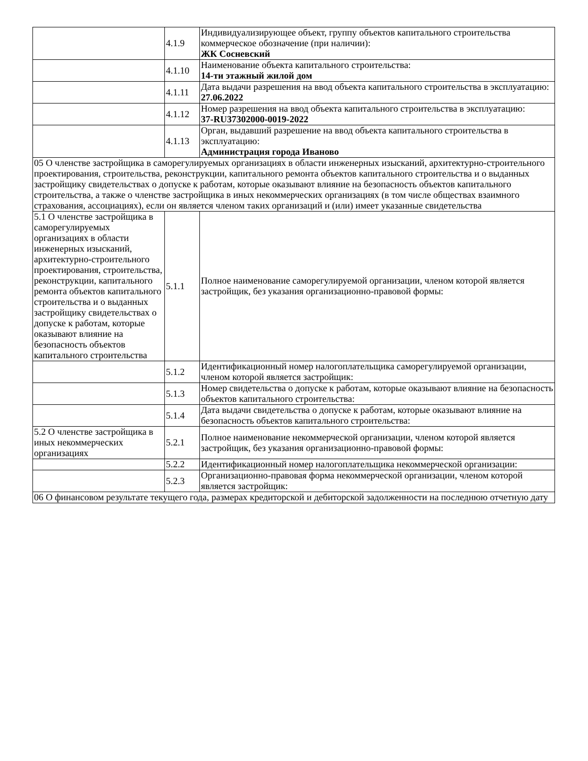| | 4.1.9 | Индивидуализирующее объект, группу объектов капитального строительства коммерческое обозначение (при наличии): ЖК Сосневский |
| | 4.1.10 | Наименование объекта капитального строительства: 14-ти этажный жилой дом |
| | 4.1.11 | Дата выдачи разрешения на ввод объекта капитального строительства в эксплуатацию: 27.06.2022 |
| | 4.1.12 | Номер разрешения на ввод объекта капитального строительства в эксплуатацию: 37-RU37302000-0019-2022 |
| | 4.1.13 | Орган, выдавший разрешение на ввод объекта капитального строительства в эксплуатацию: Администрация города Иваново |
| 05 О членстве застройщика в саморегулируемых организациях в области инженерных изысканий, архитектурно-строительного проектирования, строительства, реконструкции, капитального ремонта объектов капитального строительства и о выданных застройщику свидетельствах о допуске к работам, которые оказывают влияние на безопасность объектов капитального строительства, а также о членстве застройщика в иных некоммерческих организациях (в том числе обществах взаимного страхования, ассоциациях), если он является членом таких организаций и (или) имеет указанные свидетельства | | |
| 5.1 О членстве застройщика в саморегулируемых организациях в области инженерных изысканий, архитектурно-строительного проектирования, строительства, реконструкции, капитального ремонта объектов капитального строительства и о выданных застройщику свидетельствах о допуске к работам, которые оказывают влияние на безопасность объектов капитального строительства | 5.1.1 | Полное наименование саморегулируемой организации, членом которой является застройщик, без указания организационно-правовой формы: |
| | 5.1.2 | Идентификационный номер налогоплательщика саморегулируемой организации, членом которой является застройщик: |
| | 5.1.3 | Номер свидетельства о допуске к работам, которые оказывают влияние на безопасность объектов капитального строительства: |
| | 5.1.4 | Дата выдачи свидетельства о допуске к работам, которые оказывают влияние на безопасность объектов капитального строительства: |
| 5.2 О членстве застройщика в иных некоммерческих организациях | 5.2.1 | Полное наименование некоммерческой организации, членом которой является застройщик, без указания организационно-правовой формы: |
| | 5.2.2 | Идентификационный номер налогоплательщика некоммерческой организации: |
| | 5.2.3 | Организационно-правовая форма некоммерческой организации, членом которой является застройщик: |
| 06 О финансовом результате текущего года, размерах кредиторской и дебиторской задолженности на последнюю отчетную дату | | |